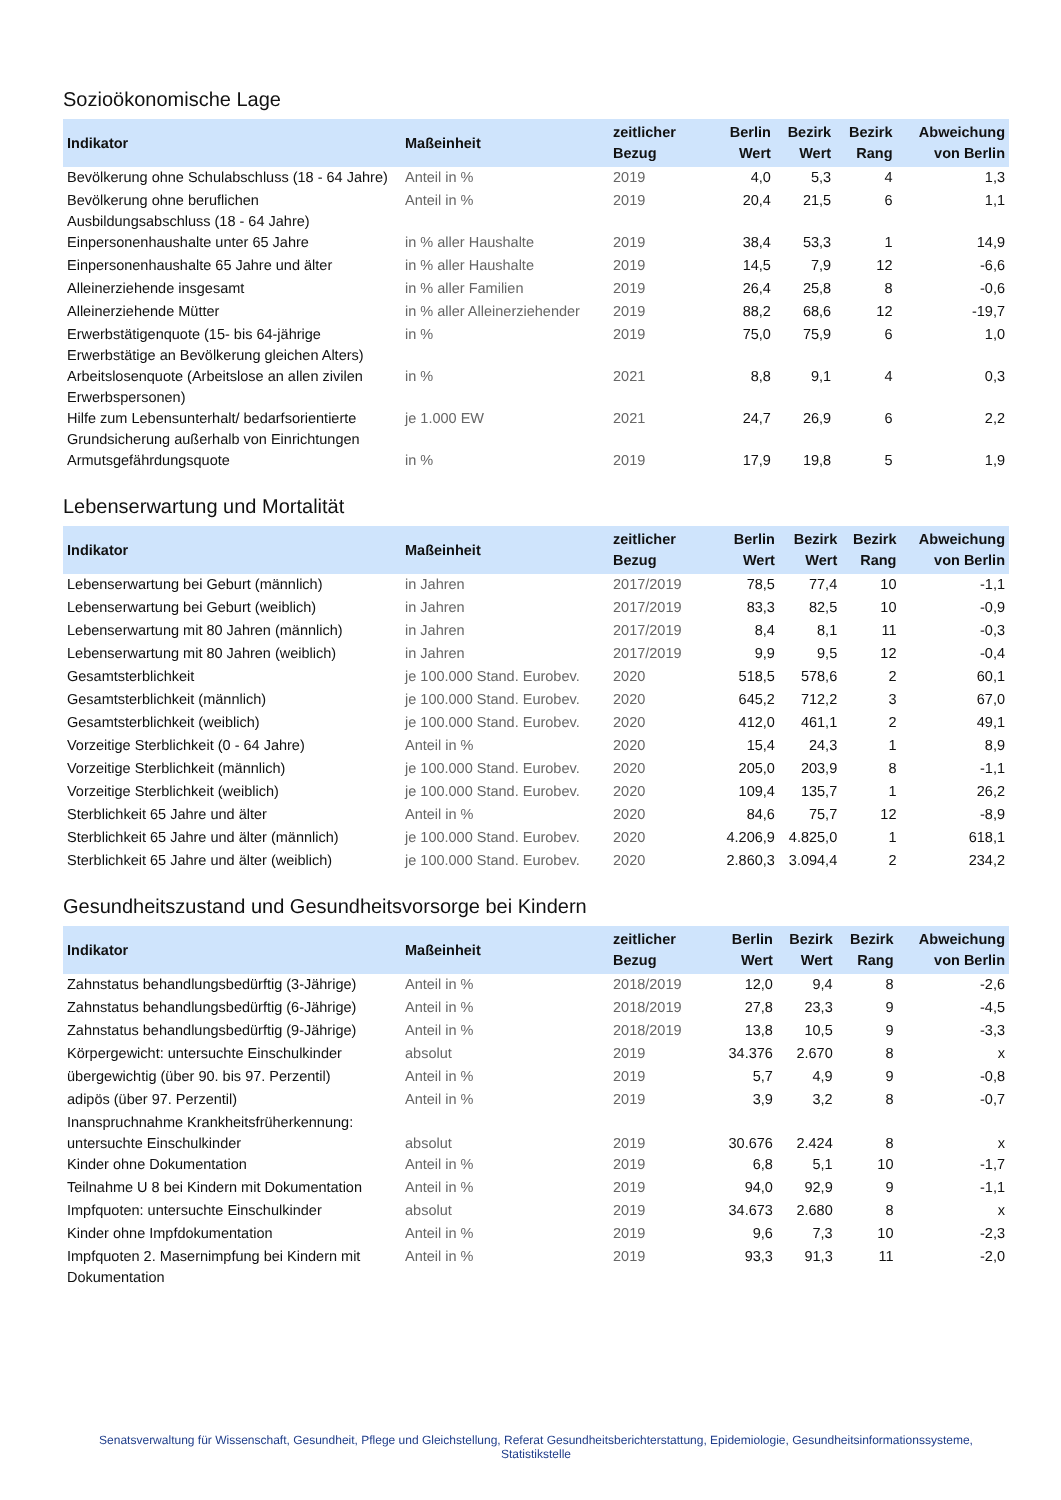Sozioökonomische Lage
| Indikator | Maßeinheit | zeitlicher Bezug | Berlin Wert | Bezirk Wert | Bezirk Rang | Abweichung von Berlin |
| --- | --- | --- | --- | --- | --- | --- |
| Bevölkerung ohne Schulabschluss (18 - 64 Jahre) | Anteil in % | 2019 | 4,0 | 5,3 | 4 | 1,3 |
| Bevölkerung ohne beruflichen Ausbildungsabschluss (18 - 64 Jahre) | Anteil in % | 2019 | 20,4 | 21,5 | 6 | 1,1 |
| Einpersonenhaushalte unter 65 Jahre | in % aller Haushalte | 2019 | 38,4 | 53,3 | 1 | 14,9 |
| Einpersonenhaushalte 65 Jahre und älter | in % aller Haushalte | 2019 | 14,5 | 7,9 | 12 | -6,6 |
| Alleinerziehende insgesamt | in % aller Familien | 2019 | 26,4 | 25,8 | 8 | -0,6 |
| Alleinerziehende Mütter | in % aller Alleinerziehender | 2019 | 88,2 | 68,6 | 12 | -19,7 |
| Erwerbstätigenquote (15- bis 64-jährige Erwerbstätige an Bevölkerung gleichen Alters) | in % | 2019 | 75,0 | 75,9 | 6 | 1,0 |
| Arbeitslosenquote (Arbeitslose an allen zivilen Erwerbspersonen) | in % | 2021 | 8,8 | 9,1 | 4 | 0,3 |
| Hilfe zum Lebensunterhalt/ bedarfsorientierte Grundsicherung außerhalb von Einrichtungen | je 1.000 EW | 2021 | 24,7 | 26,9 | 6 | 2,2 |
| Armutsgefährdungsquote | in % | 2019 | 17,9 | 19,8 | 5 | 1,9 |
Lebenserwartung und Mortalität
| Indikator | Maßeinheit | zeitlicher Bezug | Berlin Wert | Bezirk Wert | Bezirk Rang | Abweichung von Berlin |
| --- | --- | --- | --- | --- | --- | --- |
| Lebenserwartung bei Geburt (männlich) | in Jahren | 2017/2019 | 78,5 | 77,4 | 10 | -1,1 |
| Lebenserwartung bei Geburt (weiblich) | in Jahren | 2017/2019 | 83,3 | 82,5 | 10 | -0,9 |
| Lebenserwartung mit 80 Jahren (männlich) | in Jahren | 2017/2019 | 8,4 | 8,1 | 11 | -0,3 |
| Lebenserwartung mit 80 Jahren (weiblich) | in Jahren | 2017/2019 | 9,9 | 9,5 | 12 | -0,4 |
| Gesamtsterblichkeit | je 100.000 Stand. Eurobev. | 2020 | 518,5 | 578,6 | 2 | 60,1 |
| Gesamtsterblichkeit (männlich) | je 100.000 Stand. Eurobev. | 2020 | 645,2 | 712,2 | 3 | 67,0 |
| Gesamtsterblichkeit (weiblich) | je 100.000 Stand. Eurobev. | 2020 | 412,0 | 461,1 | 2 | 49,1 |
| Vorzeitige Sterblichkeit (0 - 64 Jahre) | Anteil in % | 2020 | 15,4 | 24,3 | 1 | 8,9 |
| Vorzeitige Sterblichkeit (männlich) | je 100.000 Stand. Eurobev. | 2020 | 205,0 | 203,9 | 8 | -1,1 |
| Vorzeitige Sterblichkeit (weiblich) | je 100.000 Stand. Eurobev. | 2020 | 109,4 | 135,7 | 1 | 26,2 |
| Sterblichkeit 65 Jahre und älter | Anteil in % | 2020 | 84,6 | 75,7 | 12 | -8,9 |
| Sterblichkeit 65 Jahre und älter (männlich) | je 100.000 Stand. Eurobev. | 2020 | 4.206,9 | 4.825,0 | 1 | 618,1 |
| Sterblichkeit 65 Jahre und älter (weiblich) | je 100.000 Stand. Eurobev. | 2020 | 2.860,3 | 3.094,4 | 2 | 234,2 |
Gesundheitszustand und Gesundheitsvorsorge bei Kindern
| Indikator | Maßeinheit | zeitlicher Bezug | Berlin Wert | Bezirk Wert | Bezirk Rang | Abweichung von Berlin |
| --- | --- | --- | --- | --- | --- | --- |
| Zahnstatus behandlungsbedürftig (3-Jährige) | Anteil in % | 2018/2019 | 12,0 | 9,4 | 8 | -2,6 |
| Zahnstatus behandlungsbedürftig (6-Jährige) | Anteil in % | 2018/2019 | 27,8 | 23,3 | 9 | -4,5 |
| Zahnstatus behandlungsbedürftig (9-Jährige) | Anteil in % | 2018/2019 | 13,8 | 10,5 | 9 | -3,3 |
| Körpergewicht: untersuchte Einschulkinder | absolut | 2019 | 34.376 | 2.670 | 8 | x |
| übergewichtig (über 90. bis 97. Perzentil) | Anteil in % | 2019 | 5,7 | 4,9 | 9 | -0,8 |
| adipös (über 97. Perzentil) | Anteil in % | 2019 | 3,9 | 3,2 | 8 | -0,7 |
| Inanspruchnahme Krankheitsfrüherkennung: untersuchte Einschulkinder | absolut | 2019 | 30.676 | 2.424 | 8 | x |
| Kinder ohne Dokumentation | Anteil in % | 2019 | 6,8 | 5,1 | 10 | -1,7 |
| Teilnahme U 8 bei Kindern mit Dokumentation | Anteil in % | 2019 | 94,0 | 92,9 | 9 | -1,1 |
| Impfquoten: untersuchte Einschulkinder | absolut | 2019 | 34.673 | 2.680 | 8 | x |
| Kinder ohne Impfdokumentation | Anteil in % | 2019 | 9,6 | 7,3 | 10 | -2,3 |
| Impfquoten 2. Masernimpfung bei Kindern mit Dokumentation | Anteil in % | 2019 | 93,3 | 91,3 | 11 | -2,0 |
Senatsverwaltung für Wissenschaft, Gesundheit, Pflege und Gleichstellung, Referat Gesundheitsberichterstattung, Epidemiologie, Gesundheitsinformationssysteme, Statistikstelle